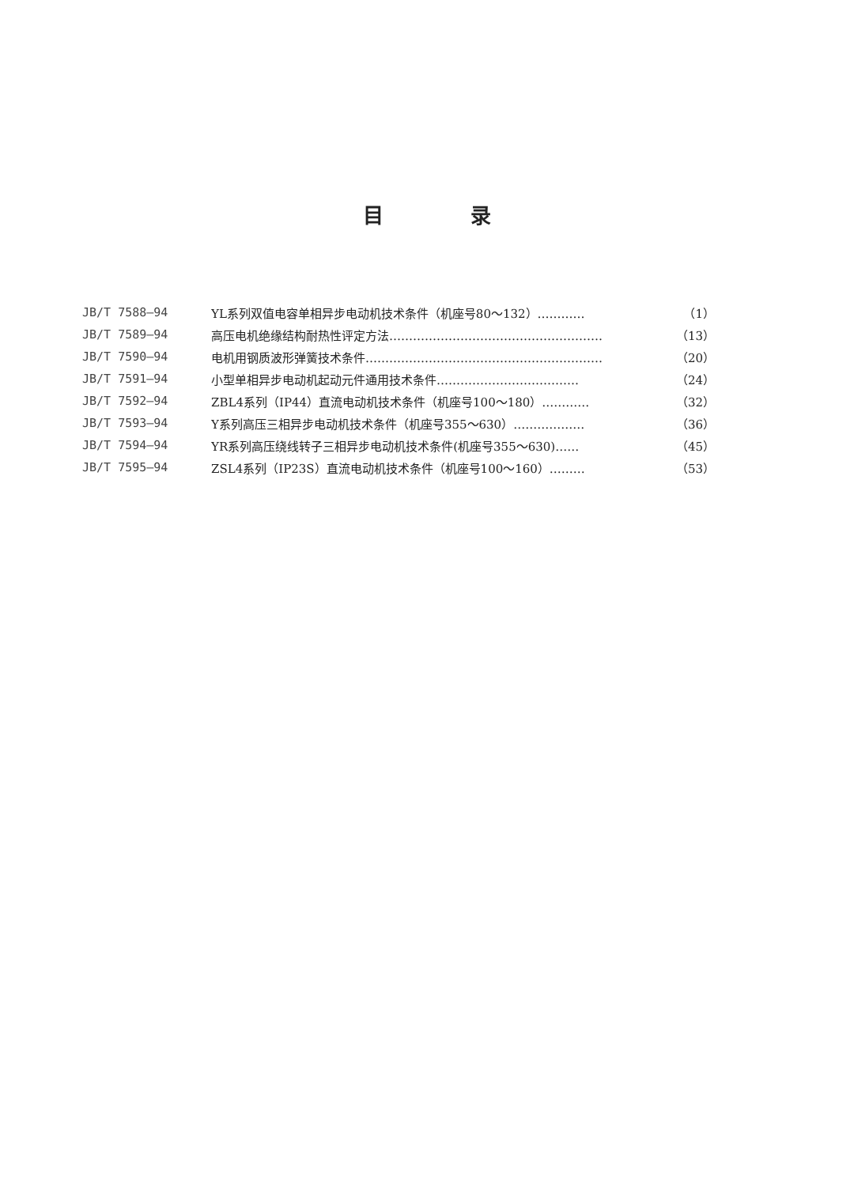目录
| JB/T 7588—94 | YL系列双值电容单相异步电动机技术条件（机座号80～132）………… | （1） |
| JB/T 7589—94 | 高压电机绝缘结构耐热性评定方法……………………………………………… | （13） |
| JB/T 7590—94 | 电机用钢质波形弹簧技术条件…………………………………………………… | （20） |
| JB/T 7591—94 | 小型单相异步电动机起动元件通用技术条件……………………………… | （24） |
| JB/T 7592—94 | ZBL4系列（IP44）直流电动机技术条件（机座号100～180）………… | （32） |
| JB/T 7593—94 | Y系列高压三相异步电动机技术条件（机座号355～630）……………… | （36） |
| JB/T 7594—94 | YR系列高压绕线转子三相异步电动机技术条件(机座号355～630)…… | （45） |
| JB/T 7595—94 | ZSL4系列（IP23S）直流电动机技术条件（机座号100～160）……… | （53） |